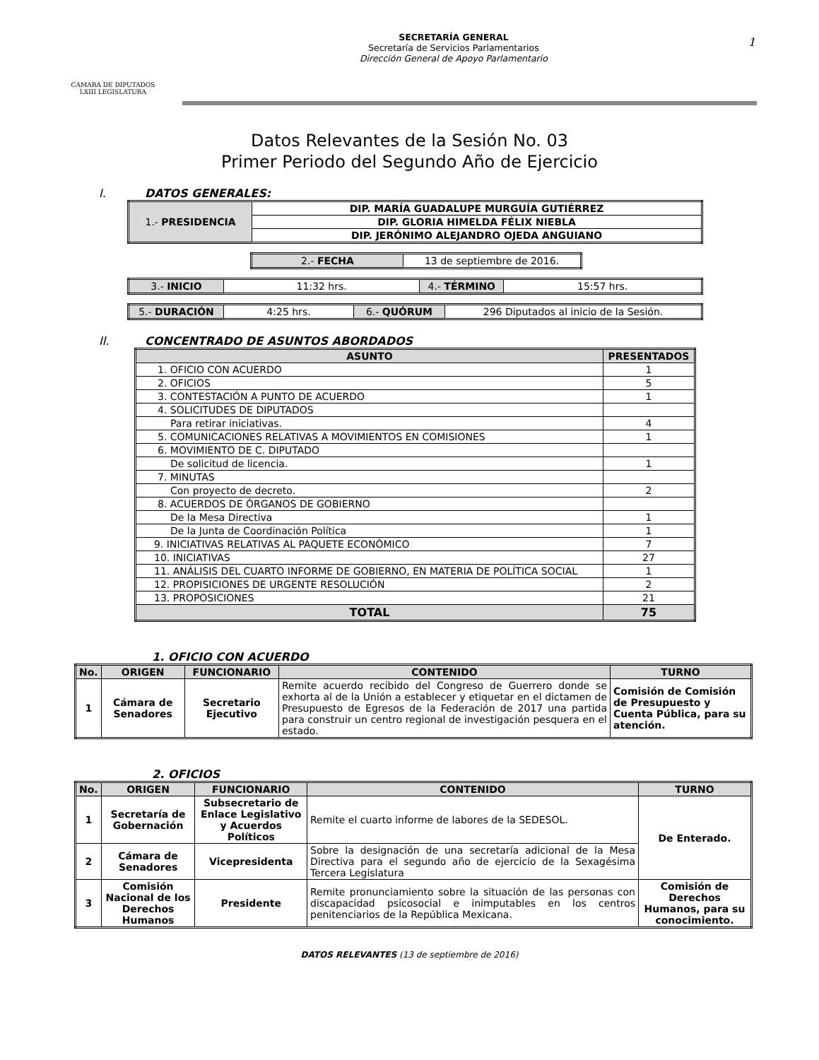CÁMARA DE DIPUTADOS
LXIII LEGISLATURA
SECRETARÍA GENERAL
Secretaría de Servicios Parlamentarios
Dirección General de Apoyo Parlamentario
1
Datos Relevantes de la Sesión No. 03
Primer Periodo del Segundo Año de Ejercicio
I. DATOS GENERALES:
| 1.- PRESIDENCIA | DIP. MARÍA GUADALUPE MURGUÍA GUTIÉRREZ |
| | DIP. GLORIA HIMELDA FÉLIX NIEBLA |
| | DIP. JERÓNIMO ALEJANDRO OJEDA ANGUIANO |
| 2.- FECHA | 13 de septiembre de 2016. |
| 3.- INICIO | 11:32 hrs. | 4.- TÉRMINO | 15:57 hrs. |
| 5.- DURACIÓN | 4:25 hrs. | 6.- QUÓRUM | 296 Diputados al inicio de la Sesión. |
II. CONCENTRADO DE ASUNTOS ABORDADOS
| ASUNTO | PRESENTADOS |
| --- | --- |
| 1. OFICIO CON ACUERDO | 1 |
| 2. OFICIOS | 5 |
| 3. CONTESTACIÓN A PUNTO DE ACUERDO | 1 |
| 4. SOLICITUDES DE DIPUTADOS | |
| Para retirar iniciativas. | 4 |
| 5. COMUNICACIONES RELATIVAS A MOVIMIENTOS EN COMISIONES | 1 |
| 6. MOVIMIENTO DE C. DIPUTADO | |
| De solicitud de licencia. | 1 |
| 7. MINUTAS | |
| Con proyecto de decreto. | 2 |
| 8. ACUERDOS DE ÓRGANOS DE GOBIERNO | |
| De la Mesa Directiva | 1 |
| De la Junta de Coordinación Política | 1 |
| 9. INICIATIVAS RELATIVAS AL PAQUETE ECONÓMICO | 7 |
| 10. INICIATIVAS | 27 |
| 11. ANÁLISIS DEL CUARTO INFORME DE GOBIERNO, EN MATERIA DE POLÍTICA SOCIAL | 1 |
| 12. PROPISICIONES DE URGENTE RESOLUCIÓN | 2 |
| 13. PROPOSICIONES | 21 |
| TOTAL | 75 |
1. OFICIO CON ACUERDO
| No. | ORIGEN | FUNCIONARIO | CONTENIDO | TURNO |
| --- | --- | --- | --- | --- |
| 1 | Cámara de Senadores | Secretario Ejecutivo | Remite acuerdo recibido del Congreso de Guerrero donde se exhorta al de la Unión a establecer y etiquetar en el dictamen de Presupuesto de Egresos de la Federación de 2017 una partida para construir un centro regional de investigación pesquera en el estado. | Comisión de Comisión de Presupuesto y Cuenta Pública, para su atención. |
2. OFICIOS
| No. | ORIGEN | FUNCIONARIO | CONTENIDO | TURNO |
| --- | --- | --- | --- | --- |
| 1 | Secretaría de Gobernación | Subsecretario de Enlace Legislativo y Acuerdos Políticos | Remite el cuarto informe de labores de la SEDESOL. | De Enterado. |
| 2 | Cámara de Senadores | Vicepresidenta | Sobre la designación de una secretaría adicional de la Mesa Directiva para el segundo año de ejercicio de la Sexagésima Tercera Legislatura | |
| 3 | Comisión Nacional de los Derechos Humanos | Presidente | Remite pronunciamiento sobre la situación de las personas con discapacidad psicosocial e inimputables en los centros penitenciarios de la República Mexicana. | Comisión de Derechos Humanos, para su conocimiento. |
DATOS RELEVANTES (13 de septiembre de 2016)